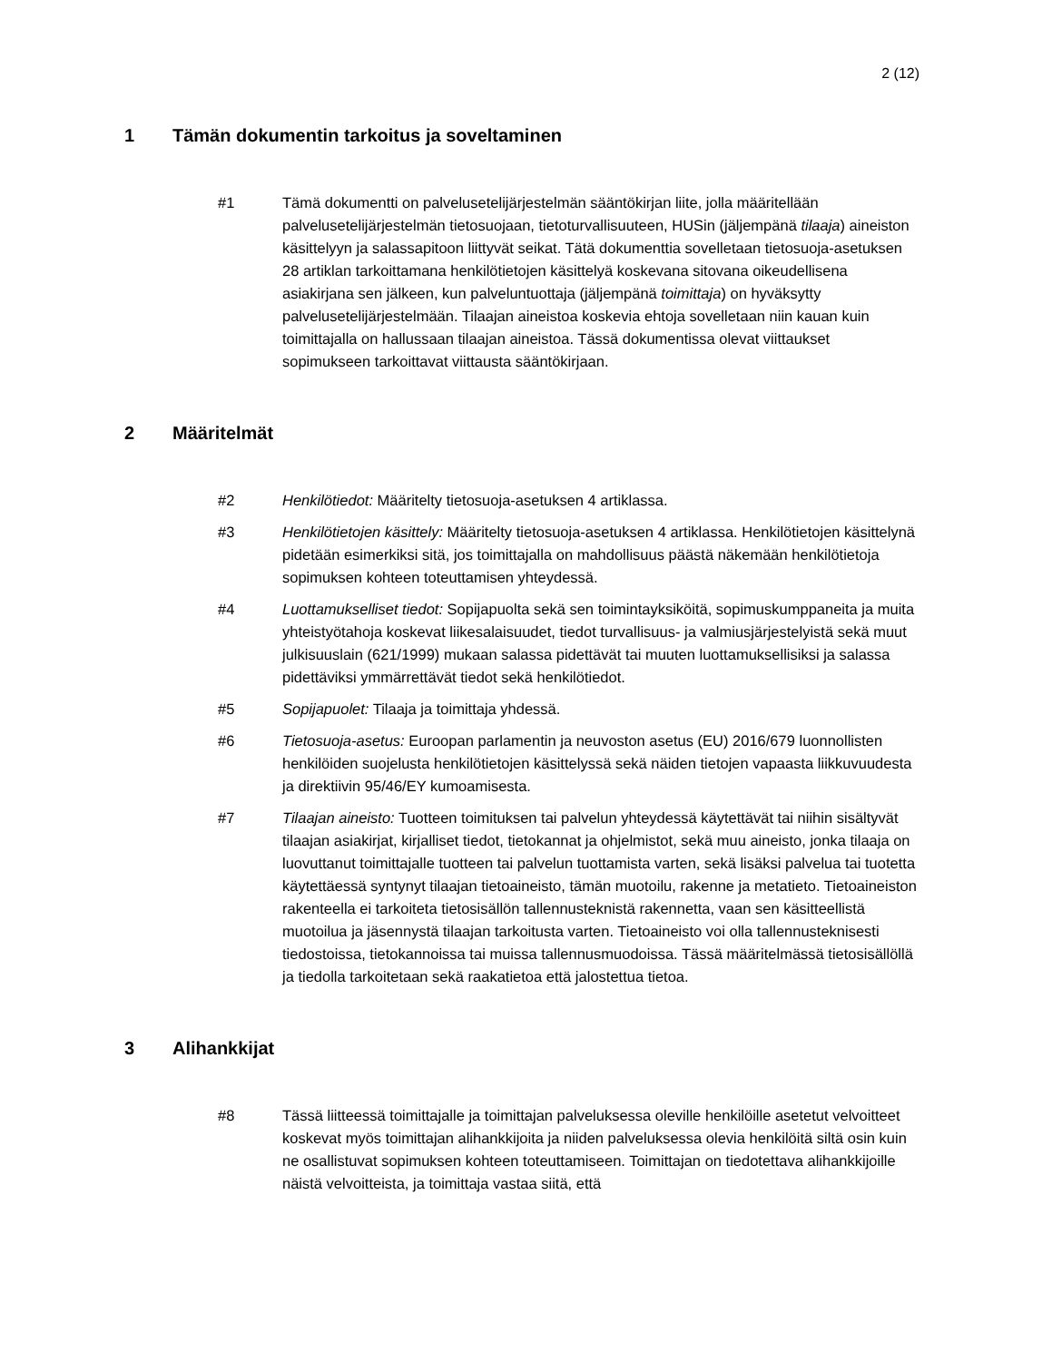2 (12)
1 Tämän dokumentin tarkoitus ja soveltaminen
#1 Tämä dokumentti on palvelusetelijärjestelmän sääntökirjan liite, jolla määritellään palvelusetelijärjestelmän tietosuojaan, tietoturvallisuuteen, HUSin (jäljempänä tilaaja) aineiston käsittelyyn ja salassapitoon liittyvät seikat. Tätä dokumenttia sovelletaan tietosuoja-asetuksen 28 artiklan tarkoittamana henkilötietojen käsittelyä koskevana sitovana oikeudellisena asiakirjana sen jälkeen, kun palveluntuottaja (jäljempänä toimittaja) on hyväksytty palvelusetelijärjestelmään. Tilaajan aineistoa koskevia ehtoja sovelletaan niin kauan kuin toimittajalla on hallussaan tilaajan aineistoa. Tässä dokumentissa olevat viittaukset sopimukseen tarkoittavat viittausta sääntökirjaan.
2 Määritelmät
#2 Henkilötiedot: Määritelty tietosuoja-asetuksen 4 artiklassa.
#3 Henkilötietojen käsittely: Määritelty tietosuoja-asetuksen 4 artiklassa. Henkilötietojen käsittelynä pidetään esimerkiksi sitä, jos toimittajalla on mahdollisuus päästä näkemään henkilötietoja sopimuksen kohteen toteuttamisen yhteydessä.
#4 Luottamukselliset tiedot: Sopijapuolta sekä sen toimintayksiköitä, sopimuskumppaneita ja muita yhteistyötahoja koskevat liikesalaisuudet, tiedot turvallisuus- ja valmiusjärjestelyistä sekä muut julkisuuslain (621/1999) mukaan salassa pidettävät tai muuten luottamuksellisiksi ja salassa pidettäviksi ymmärrettävät tiedot sekä henkilötiedot.
#5 Sopijapuolet: Tilaaja ja toimittaja yhdessä.
#6 Tietosuoja-asetus: Euroopan parlamentin ja neuvoston asetus (EU) 2016/679 luonnollisten henkilöiden suojelusta henkilötietojen käsittelyssä sekä näiden tietojen vapaasta liikkuvuudesta ja direktiivin 95/46/EY kumoamisesta.
#7 Tilaajan aineisto: Tuotteen toimituksen tai palvelun yhteydessä käytettävät tai niihin sisältyvät tilaajan asiakirjat, kirjalliset tiedot, tietokannat ja ohjelmistot, sekä muu aineisto, jonka tilaaja on luovuttanut toimittajalle tuotteen tai palvelun tuottamista varten, sekä lisäksi palvelua tai tuotetta käytettäessä syntynyt tilaajan tietoaineisto, tämän muotoilu, rakenne ja metatieto. Tietoaineiston rakenteella ei tarkoiteta tietosisällön tallennusteknistä rakennetta, vaan sen käsitteellistä muotoilua ja jäsennystä tilaajan tarkoitusta varten. Tietoaineisto voi olla tallennusteknisesti tiedostoissa, tietokannoissa tai muissa tallennusmuodoissa. Tässä määritelmässä tietosisällöllä ja tiedolla tarkoitetaan sekä raakatietoa että jalostettua tietoa.
3 Alihankkijat
#8 Tässä liitteessä toimittajalle ja toimittajan palveluksessa oleville henkilöille asetetut velvoitteet koskevat myös toimittajan alihankkijoita ja niiden palveluksessa olevia henkilöitä siltä osin kuin ne osallistuvat sopimuksen kohteen toteuttamiseen. Toimittajan on tiedotettava alihankkijoille näistä velvoitteista, ja toimittaja vastaa siitä, että